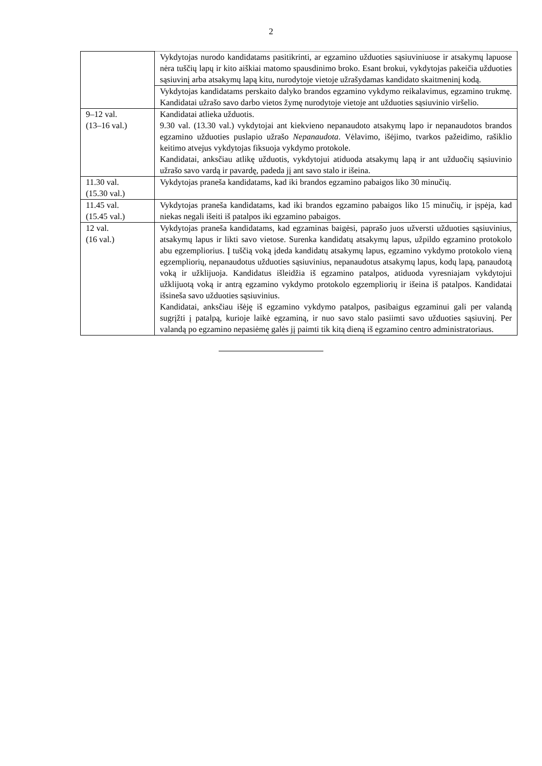2
| | Vykdytojas nurodo kandidatams pasitikrinti, ar egzamino užduoties sąsiuviniuose ir atsakymų lapuose nėra tuščių lapų ir kito aiškiai matomo spausdinimo broko. Esant brokui, vykdytojas pakeičia užduoties sąsiuvinį arba atsakymų lapą kitu, nurodytoje vietoje užrašydamas kandidato skaitmeninį kodą. |
| | Vykdytojas kandidatams perskaito dalyko brandos egzamino vykdymo reikalavimus, egzamino trukmę. Kandidatai užrašo savo darbo vietos žymę nurodytoje vietoje ant užduoties sąsiuvinio viršelio. |
| 9–12 val. (13–16 val.) | Kandidatai atlieka užduotis. 9.30 val. (13.30 val.) vykdytojai ant kiekvieno nepanaudoto atsakymų lapo ir nepanaudotos brandos egzamino užduoties puslapio užrašo Nepanaudota . Vėlavimo, išėjimo, tvarkos pažeidimo, rašiklio keitimo atvejus vykdytojas fiksuoja vykdymo protokole. Kandidatai, anksčiau atlikę užduotis, vykdytojui atiduoda atsakymų lapą ir ant užduočių sąsiuvinio užrašo savo vardą ir pavardę, padeda jį ant savo stalo ir išeina. |
| 11.30 val. (15.30 val.) | Vykdytojas praneša kandidatams, kad iki brandos egzamino pabaigos liko 30 minučių. |
| 11.45 val. (15.45 val.) | Vykdytojas praneša kandidatams, kad iki brandos egzamino pabaigos liko 15 minučių, ir įspėja, kad niekas negali išeiti iš patalpos iki egzamino pabaigos. |
| 12 val. (16 val.) | Vykdytojas praneša kandidatams, kad egzaminas baigėsi, paprašo juos užversti užduoties sąsiuvinius, atsakymų lapus ir likti savo vietose. Surenka kandidatų atsakymų lapus, užpildo egzamino protokolo abu egzempliorius. Į tuščią voką įdeda kandidatų atsakymų lapus, egzamino vykdymo protokolo vieną egzempliorių, nepanaudotus užduoties sąsiuvinius, nepanaudotus atsakymų lapus, kodų lapą, panaudotą voką ir užklijuoja. Kandidatus išleidžia iš egzamino patalpos, atiduoda vyresniajam vykdytojui užklijuotą voką ir antrą egzamino vykdymo protokolo egzempliorių ir išeina iš patalpos. Kandidatai išsineša savo užduoties sąsiuvinius. Kandidatai, anksčiau išėję iš egzamino vykdymo patalpos, pasibaigus egzaminui gali per valandą sugrįžti į patalpą, kurioje laikė egzaminą, ir nuo savo stalo pasiimti savo užduoties sąsiuvinį. Per valandą po egzamino nepasiėmę galės jį paimti tik kitą dieną iš egzamino centro administratoriaus. |